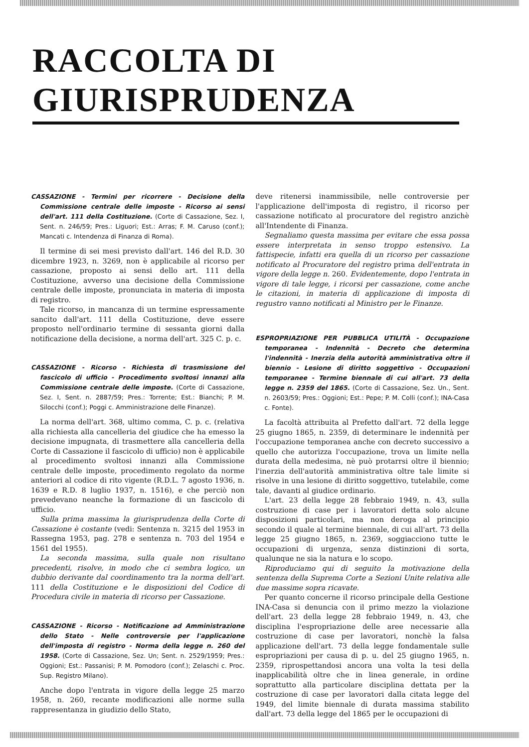RACCOLTA DI GIURISPRUDENZA
CASSAZIONE - Termini per ricorrere - Decisione della Commissione centrale delle imposte - Ricorso ai sensi dell'art. 111 della Costituzione. (Corte di Cassazione, Sez. I, Sent. n. 246/59; Pres.: Liguori; Est.: Arras; F. M. Caruso (conf.); Mancati c. Intendenza di Finanza di Roma).
Il termine di sei mesi previsto dall'art. 146 del R.D. 30 dicembre 1923, n. 3269, non è applicabile al ricorso per cassazione, proposto ai sensi dello art. 111 della Costituzione, avverso una decisione della Commissione centrale delle imposte, pronunciata in materia di imposta di registro.
Tale ricorso, in mancanza di un termine espressamente sancito dall'art. 111 della Costituzione, deve essere proposto nell'ordinario termine di sessanta giorni dalla notificazione della decisione, a norma dell'art. 325 C. p. c.
CASSAZIONE - Ricorso - Richiesta di trasmissione del fascicolo di ufficio - Procedimento svoltosi innanzi alla Commissione centrale delle imposte. (Corte di Cassazione, Sez. I, Sent. n. 2887/59; Pres.: Torrente; Est.: Bianchi; P. M. Silocchi (conf.); Poggi c. Amministrazione delle Finanze).
La norma dell'art. 368, ultimo comma, C. p. c. (relativa alla richiesta alla cancelleria del giudice che ha emesso la decisione impugnata, di trasmettere alla cancelleria della Corte di Cassazione il fascicolo di ufficio) non è applicabile al procedimento svoltosi innanzi alla Commissione centrale delle imposte, procedimento regolato da norme anteriori al codice di rito vigente (R.D.L. 7 agosto 1936, n. 1639 e R.D. 8 luglio 1937, n. 1516), e che perciò non prevedevano neanche la formazione di un fascicolo di ufficio.
Sulla prima massima la giurisprudenza della Corte di Cassazione è costante (vedi: Sentenza n. 3215 del 1953 in Rassegna 1953, pag. 278 e sentenza n. 703 del 1954 e 1561 del 1955).
La seconda massima, sulla quale non risultano precedenti, risolve, in modo che ci sembra logico, un dubbio derivante dal coordinamento tra la norma dell'art. 111 della Costituzione e le disposizioni del Codice di Procedura civile in materia di ricorso per Cassazione.
CASSAZIONE - Ricorso - Notificazione ad Amministrazione dello Stato - Nelle controversie per l'applicazione dell'imposta di registro - Norma della legge n. 260 del 1958. (Corte di Cassazione, Sez. Un; Sent. n. 2529/1959; Pres.: Oggioni; Est.: Passanisi; P. M. Pomodoro (conf.); Zelaschi c. Proc. Sup. Registro Milano).
Anche dopo l'entrata in vigore della legge 25 marzo 1958, n. 260, recante modificazioni alle norme sulla rappresentanza in giudizio dello Stato,
deve ritenersi inammissibile, nelle controversie per l'applicazione dell'imposta di registro, il ricorso per cassazione notificato al procuratore del registro anzichè all'Intendente di Finanza.
Segnaliamo questa massima per evitare che essa possa essere interpretata in senso troppo estensivo. La fattispecie, infatti era quella di un ricorso per cassazione notificato al Procuratore del registro prima dell'entrata in vigore della legge n. 260. Evidentemente, dopo l'entrata in vigore di tale legge, i ricorsi per cassazione, come anche le citazioni, in materia di applicazione di imposta di regustro vanno notificati al Ministro per le Finanze.
ESPROPRIAZIONE PER PUBBLICA UTILITÀ - Occupazione temporanea - Indennità - Decreto che determina l'indennità - Inerzia della autorità amministrativa oltre il biennio - Lesione di diritto soggettivo - Occupazioni temporanee - Termine biennale di cui all'art. 73 della legge n. 2359 del 1865. (Corte di Cassazione, Sez. Un., Sent. n. 2603/59; Pres.: Oggioni; Est.: Pepe; P. M. Colli (conf.); INA-Casa c. Fonte).
La facoltà attribuita al Prefetto dall'art. 72 della legge 25 giugno 1865, n. 2359, di determinare le indennità per l'occupazione temporanea anche con decreto successivo a quello che autorizza l'occupazione, trova un limite nella durata della medesima, nè può protarrsi oltre il biennio; l'inerzia dell'autorità amministrativa oltre tale limite si risolve in una lesione di diritto soggettivo, tutelabile, come tale, davanti al giudice ordinario.
L'art. 23 della legge 28 febbraio 1949, n. 43, sulla costruzione di case per i lavoratori detta solo alcune disposizioni particolari, ma non deroga al principio secondo il quale al termine biennale, di cui all'art. 73 della legge 25 giugno 1865, n. 2369, soggiacciono tutte le occupazioni di urgenza, senza distinzioni di sorta, qualunque ne sia la natura e lo scopo.
Riproduciamo qui di seguito la motivazione della sentenza della Suprema Corte a Sezioni Unite relativa alle due massime sopra ricavate.
Per quanto concerne il ricorso principale della Gestione INA-Casa si denuncia con il primo mezzo la violazione dell'art. 23 della legge 28 febbraio 1949, n. 43, che disciplina l'espropriazione delle aree necessarie alla costruzione di case per lavoratori, nonchè la falsa applicazione dell'art. 73 della legge fondamentale sulle espropriazioni per causa di p. u. del 25 giugno 1965, n. 2359, riprospettandosi ancora una volta la tesi della inapplicabilità oltre che in linea generale, in ordine soprattutto alla particolare disciplina dettata per la costruzione di case per lavoratori dalla citata legge del 1949, del limite biennale di durata massima stabilito dall'art. 73 della legge del 1865 per le occupazioni di